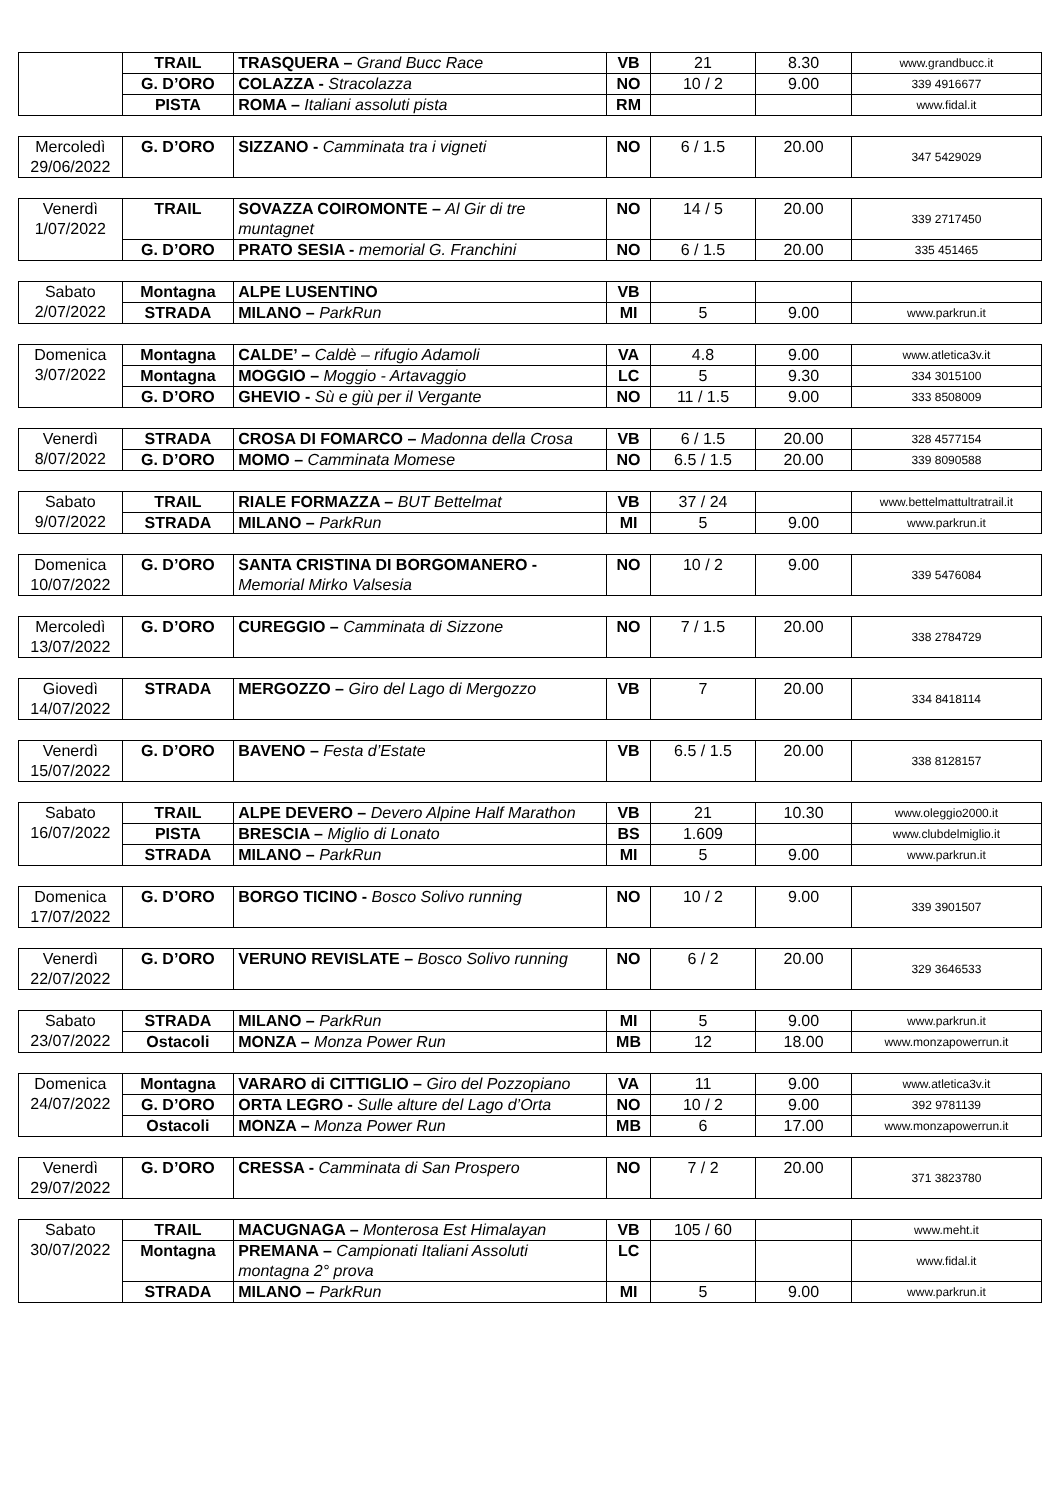| | TRAIL | TRASQUERA – Grand Bucc Race | VB | 21 | 8.30 | www.grandbucc.it |
| | G. D’ORO | COLAZZA - Stracolazza | NO | 10 / 2 | 9.00 | 339 4916677 |
| | PISTA | ROMA – Italiani assoluti pista | RM | | | www.fidal.it |
| Mercoledì 29/06/2022 | G. D’ORO | SIZZANO - Camminata tra i vigneti | NO | 6 / 1.5 | 20.00 | 347 5429029 |
| Venerdì 1/07/2022 | TRAIL | SOVAZZA COIROMONTE – Al Gir di tre muntagnet | NO | 14 / 5 | 20.00 | 339 2717450 |
| | G. D’ORO | PRATO SESIA - memorial G. Franchini | NO | 6 / 1.5 | 20.00 | 335 451465 |
| Sabato 2/07/2022 | Montagna | ALPE LUSENTINO | VB | | | |
| | STRADA | MILANO – ParkRun | MI | 5 | 9.00 | www.parkrun.it |
| Domenica 3/07/2022 | Montagna | CALDE’ – Caldè – rifugio Adamoli | VA | 4.8 | 9.00 | www.atletica3v.it |
| | Montagna | MOGGIO – Moggio - Artavaggio | LC | 5 | 9.30 | 334 3015100 |
| | G. D’ORO | GHEVIO - Sù e giù per il Vergante | NO | 11 / 1.5 | 9.00 | 333 8508009 |
| Venerdì 8/07/2022 | STRADA | CROSA DI FOMARCO – Madonna della Crosa | VB | 6 / 1.5 | 20.00 | 328 4577154 |
| | G. D’ORO | MOMO – Camminata Momese | NO | 6.5 / 1.5 | 20.00 | 339 8090588 |
| Sabato 9/07/2022 | TRAIL | RIALE FORMAZZA – BUT Bettelmat | VB | 37 / 24 | | www.bettelmattultratrail.it |
| | STRADA | MILANO – ParkRun | MI | 5 | 9.00 | www.parkrun.it |
| Domenica 10/07/2022 | G. D’ORO | SANTA CRISTINA DI BORGOMANERO - Memorial Mirko Valsesia | NO | 10 / 2 | 9.00 | 339 5476084 |
| Mercoledì 13/07/2022 | G. D’ORO | CUREGGIO – Camminata di Sizzone | NO | 7 / 1.5 | 20.00 | 338 2784729 |
| Giovedì 14/07/2022 | STRADA | MERGOZZO – Giro del Lago di Mergozzo | VB | 7 | 20.00 | 334 8418114 |
| Venerdì 15/07/2022 | G. D’ORO | BAVENO – Festa d’Estate | VB | 6.5 / 1.5 | 20.00 | 338 8128157 |
| Sabato 16/07/2022 | TRAIL | ALPE DEVERO – Devero Alpine Half Marathon | VB | 21 | 10.30 | www.oleggio2000.it |
| | PISTA | BRESCIA – Miglio di Lonato | BS | 1.609 | | www.clubdelmiglio.it |
| | STRADA | MILANO – ParkRun | MI | 5 | 9.00 | www.parkrun.it |
| Domenica 17/07/2022 | G. D’ORO | BORGO TICINO - Bosco Solivo running | NO | 10 / 2 | 9.00 | 339 3901507 |
| Venerdì 22/07/2022 | G. D’ORO | VERUNO REVISLATE – Bosco Solivo running | NO | 6 / 2 | 20.00 | 329 3646533 |
| Sabato 23/07/2022 | STRADA | MILANO – ParkRun | MI | 5 | 9.00 | www.parkrun.it |
| | Ostacoli | MONZA – Monza Power Run | MB | 12 | 18.00 | www.monzapowerrun.it |
| Domenica 24/07/2022 | Montagna | VARARO di CITTIGLIO – Giro del Pozzopiano | VA | 11 | 9.00 | www.atletica3v.it |
| | G. D’ORO | ORTA LEGRO - Sulle alture del Lago d’Orta | NO | 10 / 2 | 9.00 | 392 9781139 |
| | Ostacoli | MONZA – Monza Power Run | MB | 6 | 17.00 | www.monzapowerrun.it |
| Venerdì 29/07/2022 | G. D’ORO | CRESSA - Camminata di San Prospero | NO | 7 / 2 | 20.00 | 371 3823780 |
| Sabato 30/07/2022 | TRAIL | MACUGNAGA – Monterosa Est Himalayan | VB | 105 / 60 | | www.meht.it |
| | Montagna | PREMANA – Campionati Italiani Assoluti montagna 2° prova | LC | | | www.fidal.it |
| | STRADA | MILANO – ParkRun | MI | 5 | 9.00 | www.parkrun.it |